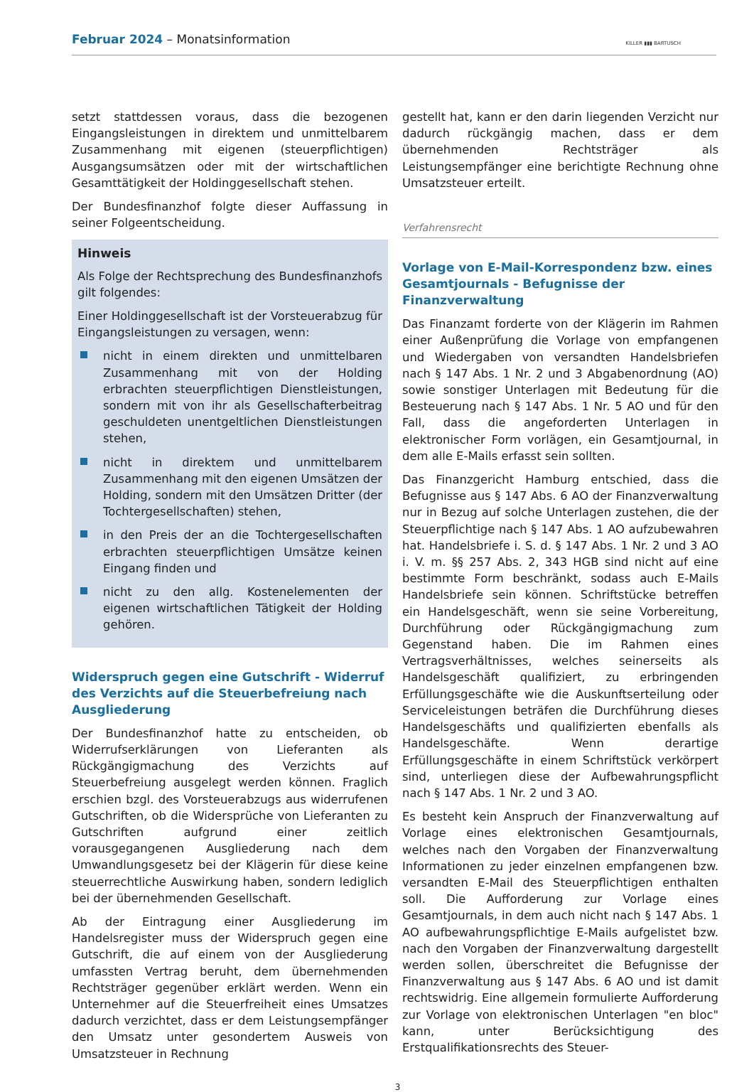Februar 2024 – Monatsinformation
KILLER ▮▮▮ BARTUSCH
setzt stattdessen voraus, dass die bezogenen Eingangsleistungen in direktem und unmittelbarem Zusammenhang mit eigenen (steuerpflichtigen) Ausgangsumsätzen oder mit der wirtschaftlichen Gesamttätigkeit der Holdinggesellschaft stehen.
Der Bundesfinanzhof folgte dieser Auffassung in seiner Folgeentscheidung.
Hinweis
Als Folge der Rechtsprechung des Bundesfinanzhofs gilt folgendes:
Einer Holdinggesellschaft ist der Vorsteuerabzug für Eingangsleistungen zu versagen, wenn:
nicht in einem direkten und unmittelbaren Zusammenhang mit von der Holding erbrachten steuerpflichtigen Dienstleistungen, sondern mit von ihr als Gesellschafterbeitrag geschuldeten unentgeltlichen Dienstleistungen stehen,
nicht in direktem und unmittelbarem Zusammenhang mit den eigenen Umsätzen der Holding, sondern mit den Umsätzen Dritter (der Tochtergesellschaften) stehen,
in den Preis der an die Tochtergesellschaften erbrachten steuerpflichtigen Umsätze keinen Eingang finden und
nicht zu den allg. Kostenelementen der eigenen wirtschaftlichen Tätigkeit der Holding gehören.
Widerspruch gegen eine Gutschrift - Widerruf des Verzichts auf die Steuerbefreiung nach Ausgliederung
Der Bundesfinanzhof hatte zu entscheiden, ob Widerrufserklärungen von Lieferanten als Rückgängigmachung des Verzichts auf Steuerbefreiung ausgelegt werden können. Fraglich erschien bzgl. des Vorsteuerabzugs aus widerrufenen Gutschriften, ob die Widersprüche von Lieferanten zu Gutschriften aufgrund einer zeitlich vorausgegangenen Ausgliederung nach dem Umwandlungsgesetz bei der Klägerin für diese keine steuerrechtliche Auswirkung haben, sondern lediglich bei der übernehmenden Gesellschaft.
Ab der Eintragung einer Ausgliederung im Handelsregister muss der Widerspruch gegen eine Gutschrift, die auf einem von der Ausgliederung umfassten Vertrag beruht, dem übernehmenden Rechtsträger gegenüber erklärt werden. Wenn ein Unternehmer auf die Steuerfreiheit eines Umsatzes dadurch verzichtet, dass er dem Leistungsempfänger den Umsatz unter gesondertem Ausweis von Umsatzsteuer in Rechnung
gestellt hat, kann er den darin liegenden Verzicht nur dadurch rückgängig machen, dass er dem übernehmenden Rechtsträger als Leistungsempfänger eine berichtigte Rechnung ohne Umsatzsteuer erteilt.
Verfahrensrecht
Vorlage von E-Mail-Korrespondenz bzw. eines Gesamtjournals - Befugnisse der Finanzverwaltung
Das Finanzamt forderte von der Klägerin im Rahmen einer Außenprüfung die Vorlage von empfangenen und Wiedergaben von versandten Handelsbriefen nach § 147 Abs. 1 Nr. 2 und 3 Abgabenordnung (AO) sowie sonstiger Unterlagen mit Bedeutung für die Besteuerung nach § 147 Abs. 1 Nr. 5 AO und für den Fall, dass die angeforderten Unterlagen in elektronischer Form vorlägen, ein Gesamtjournal, in dem alle E-Mails erfasst sein sollten.
Das Finanzgericht Hamburg entschied, dass die Befugnisse aus § 147 Abs. 6 AO der Finanzverwaltung nur in Bezug auf solche Unterlagen zustehen, die der Steuerpflichtige nach § 147 Abs. 1 AO aufzubewahren hat. Handelsbriefe i. S. d. § 147 Abs. 1 Nr. 2 und 3 AO i. V. m. §§ 257 Abs. 2, 343 HGB sind nicht auf eine bestimmte Form beschränkt, sodass auch E-Mails Handelsbriefe sein können. Schriftstücke betreffen ein Handelsgeschäft, wenn sie seine Vorbereitung, Durchführung oder Rückgängigmachung zum Gegenstand haben. Die im Rahmen eines Vertragsverhältnisses, welches seinerseits als Handelsgeschäft qualifiziert, zu erbringenden Erfüllungsgeschäfte wie die Auskunftserteilung oder Serviceleistungen beträfen die Durchführung dieses Handelsgeschäfts und qualifizierten ebenfalls als Handelsgeschäfte. Wenn derartige Erfüllungsgeschäfte in einem Schriftstück verkörpert sind, unterliegen diese der Aufbewahrungspflicht nach § 147 Abs. 1 Nr. 2 und 3 AO.
Es besteht kein Anspruch der Finanzverwaltung auf Vorlage eines elektronischen Gesamtjournals, welches nach den Vorgaben der Finanzverwaltung Informationen zu jeder einzelnen empfangenen bzw. versandten E-Mail des Steuerpflichtigen enthalten soll. Die Aufforderung zur Vorlage eines Gesamtjournals, in dem auch nicht nach § 147 Abs. 1 AO aufbewahrungspflichtige E-Mails aufgelistet bzw. nach den Vorgaben der Finanzverwaltung dargestellt werden sollen, überschreitet die Befugnisse der Finanzverwaltung aus § 147 Abs. 6 AO und ist damit rechtswidrig. Eine allgemein formulierte Aufforderung zur Vorlage von elektronischen Unterlagen "en bloc" kann, unter Berücksichtigung des Erstqualifikationsrechts des Steuer-
3